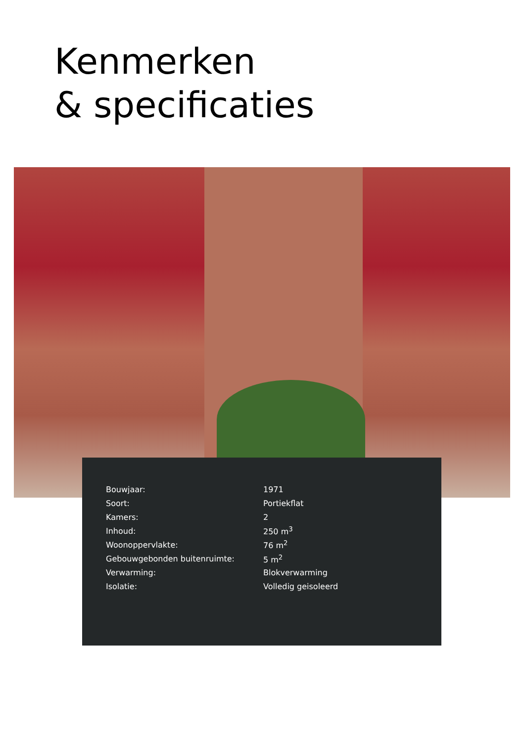Kenmerken
& specificaties
| Bouwjaar: | 1971 |
| Soort: | Portiekflat |
| Kamers: | 2 |
| Inhoud: | 250 m<sup>3</sup> |
| Woonoppervlakte: | 76 m<sup>2</sup> |
| Gebouwgebonden buitenruimte: | 5 m<sup>2</sup> |
| Verwarming: | Blokverwarming |
| Isolatie: | Volledig geisoleerd |